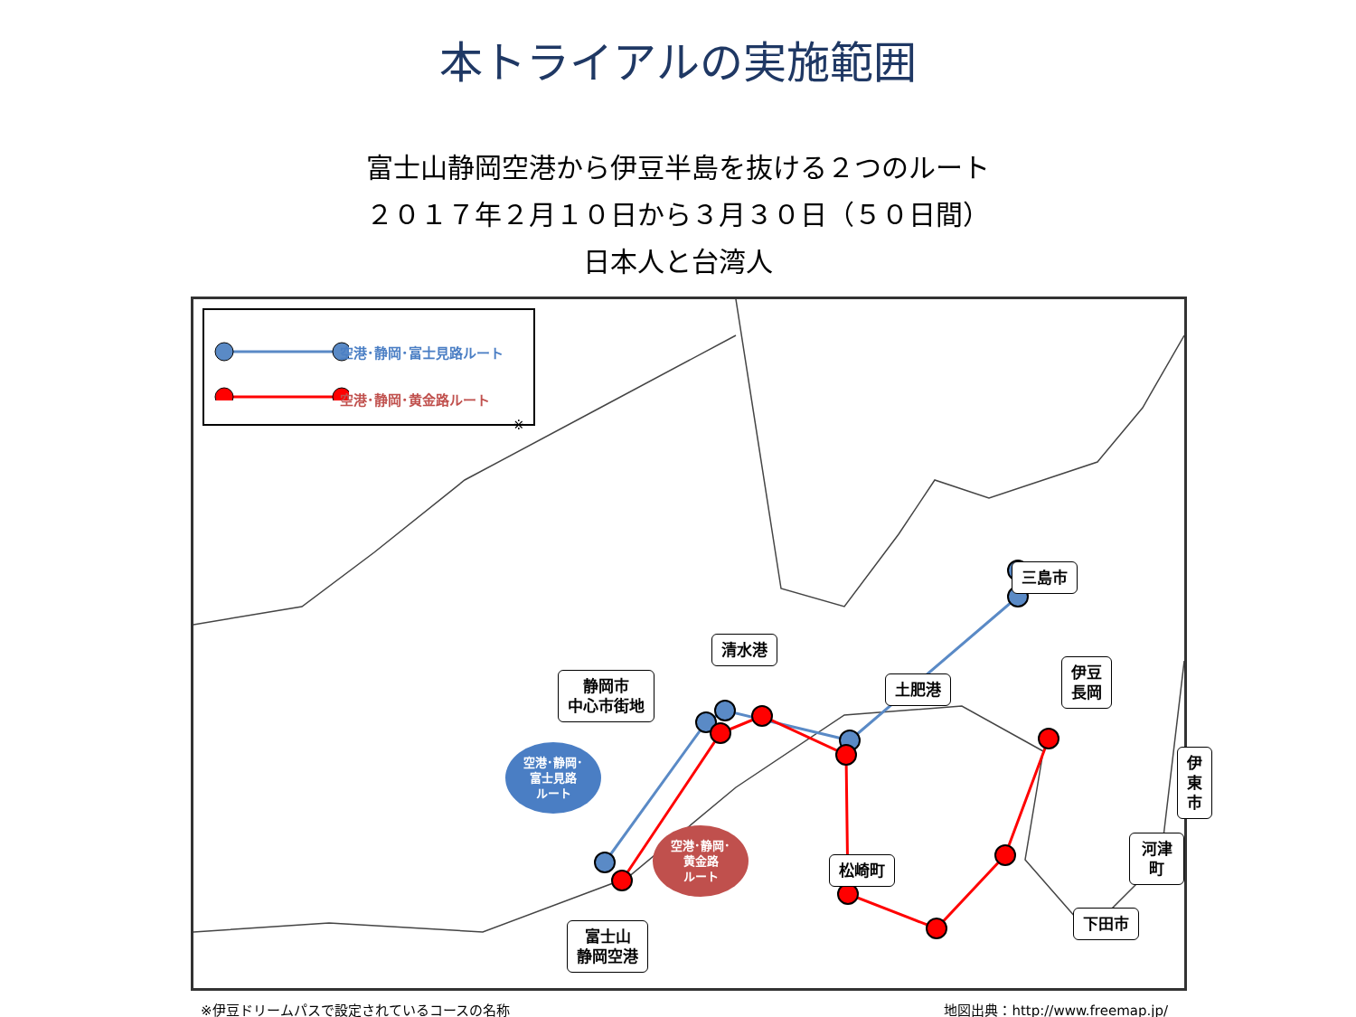本トライアルの実施範囲
富士山静岡空港から伊豆半島を抜ける２つのルート
２０１７年２月１０日から３月３０日（５０日間）
日本人と台湾人
空港･静岡･富士見路ルート
空港･静岡･黄金路ルート
※
三島市
伊豆
長岡
清水港
静岡市
中心市街地
土肥港
伊東市
河津町
松崎町
下田市
富士山
静岡空港
空港･静岡･
富士見路
ルート
空港･静岡･
黄金路
ルート
※伊豆ドリームパスで設定されているコースの名称 地図出典：http://www.freemap.jp/